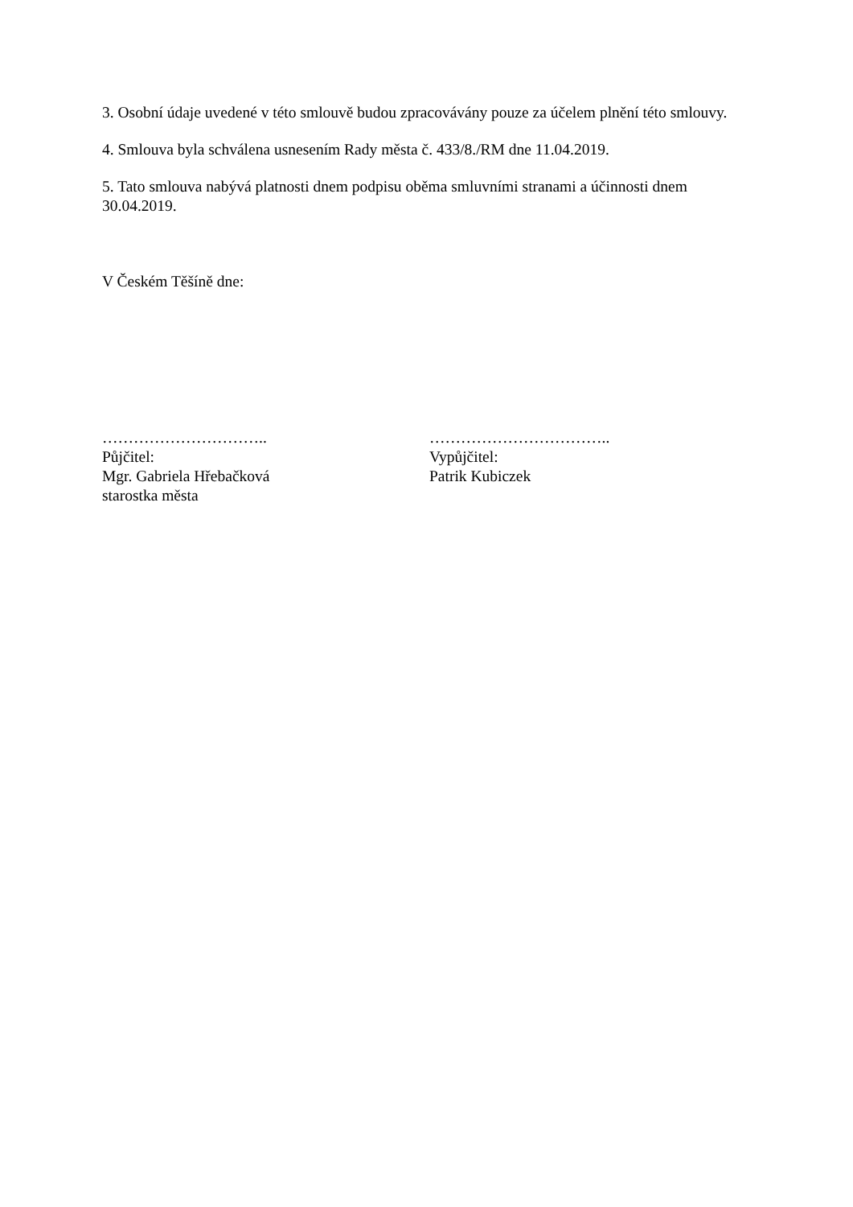3. Osobní údaje uvedené v této smlouvě budou zpracovávány pouze za účelem plnění této smlouvy.
4. Smlouva byla schválena usnesením Rady města č. 433/8./RM dne 11.04.2019.
5. Tato smlouva nabývá platnosti dnem podpisu oběma smluvními stranami a účinnosti dnem 30.04.2019.
V Českém Těšíně dne:
…………………………..
Půjčitel:
Mgr. Gabriela Hřebačková
starostka města
……………………………..
Vypůjčitel:
Patrik Kubiczek